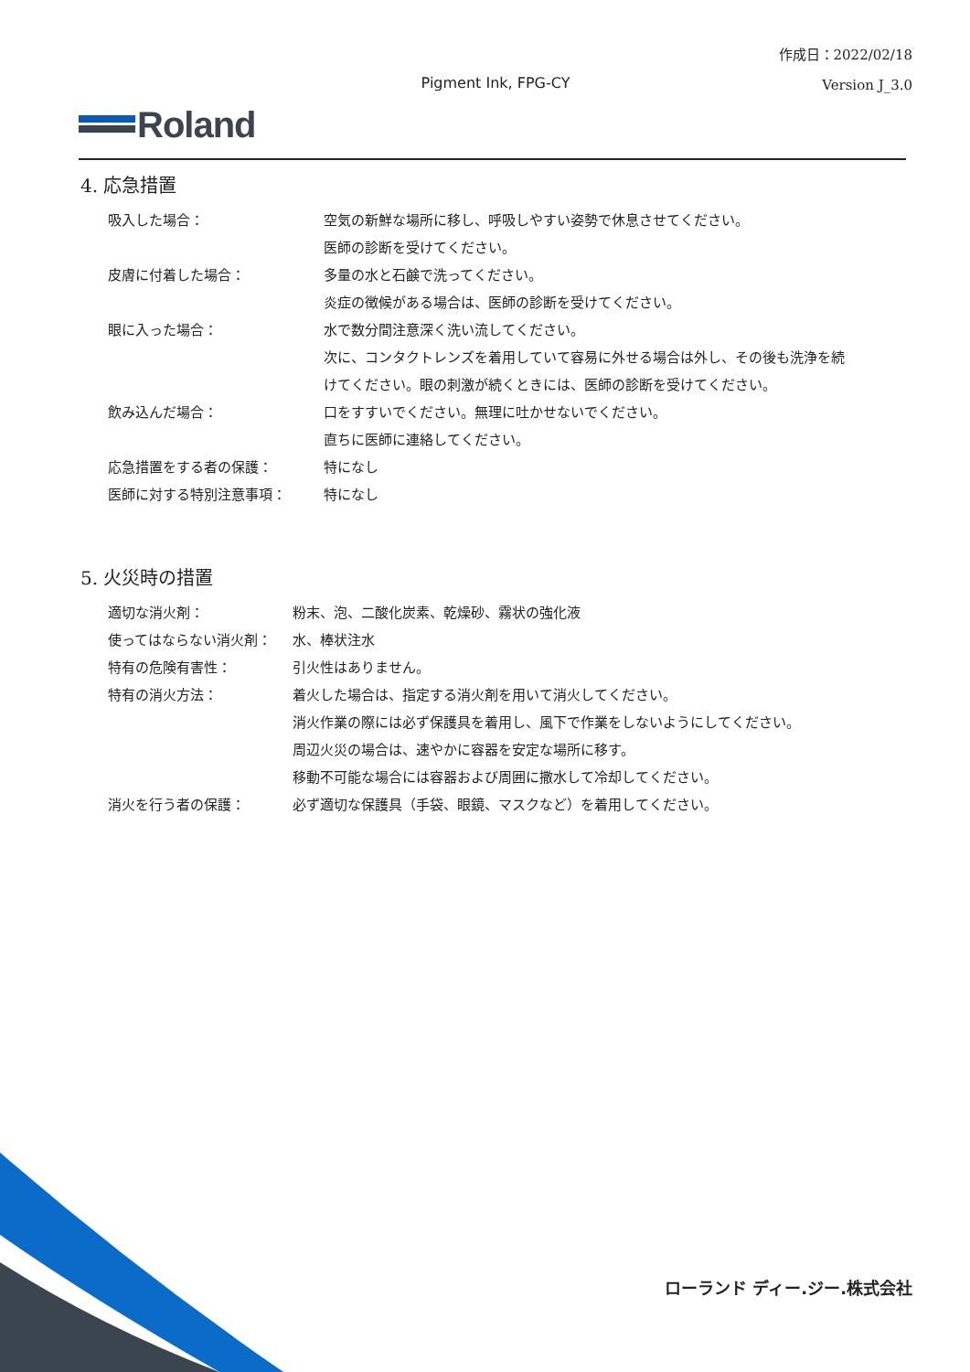作成日：2022/02/18
Pigment Ink, FPG-CY
Version J_3.0
Roland
4. 応急措置
| 吸入した場合： | 空気の新鮮な場所に移し、呼吸しやすい姿勢で休息させてください。 |
| | 医師の診断を受けてください。 |
| 皮膚に付着した場合： | 多量の水と石鹸で洗ってください。 |
| | 炎症の徴候がある場合は、医師の診断を受けてください。 |
| 眼に入った場合： | 水で数分間注意深く洗い流してください。 |
| | 次に、コンタクトレンズを着用していて容易に外せる場合は外し、その後も洗浄を続 けてください。眼の刺激が続くときには、医師の診断を受けてください。 |
| 飲み込んだ場合： | 口をすすいでください。無理に吐かせないでください。 |
| | 直ちに医師に連絡してください。 |
| 応急措置をする者の保護： | 特になし |
| 医師に対する特別注意事項： | 特になし |
5. 火災時の措置
| 適切な消火剤： | 粉末、泡、二酸化炭素、乾燥砂、霧状の強化液 |
| 使ってはならない消火剤： | 水、棒状注水 |
| 特有の危険有害性： | 引火性はありません。 |
| 特有の消火方法： | 着火した場合は、指定する消火剤を用いて消火してください。 |
| | 消火作業の際には必ず保護具を着用し、風下で作業をしないようにしてください。 |
| | 周辺火災の場合は、速やかに容器を安定な場所に移す。 |
| | 移動不可能な場合には容器および周囲に撒水して冷却してください。 |
| 消火を行う者の保護： | 必ず適切な保護具（手袋、眼鏡、マスクなど）を着用してください。 |
ローランド ディー.ジー.株式会社